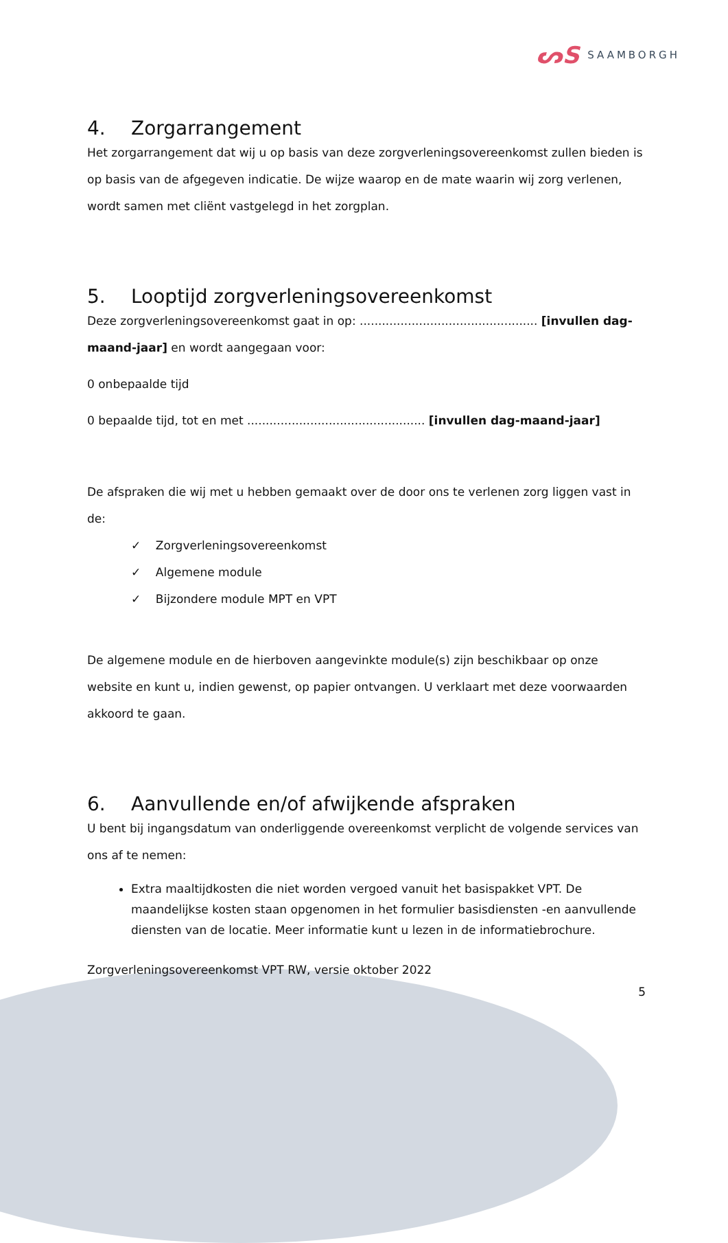ᔕS SAAMBORGH
4. Zorgarrangement
Het zorgarrangement dat wij u op basis van deze zorgverleningsovereenkomst zullen bieden is op basis van de afgegeven indicatie. De wijze waarop en de mate waarin wij zorg verlenen, wordt samen met cliënt vastgelegd in het zorgplan.
5. Looptijd zorgverleningsovereenkomst
Deze zorgverleningsovereenkomst gaat in op: ................................................ [invullen dag-maand-jaar] en wordt aangegaan voor:
0 onbepaalde tijd
0 bepaalde tijd, tot en met ................................................ [invullen dag-maand-jaar]
De afspraken die wij met u hebben gemaakt over de door ons te verlenen zorg liggen vast in de:
✓ Zorgverleningsovereenkomst
✓ Algemene module
✓ Bijzondere module MPT en VPT
De algemene module en de hierboven aangevinkte module(s) zijn beschikbaar op onze website en kunt u, indien gewenst, op papier ontvangen. U verklaart met deze voorwaarden akkoord te gaan.
6. Aanvullende en/of afwijkende afspraken
U bent bij ingangsdatum van onderliggende overeenkomst verplicht de volgende services van ons af te nemen:
Extra maaltijdkosten die niet worden vergoed vanuit het basispakket VPT. De maandelijkse kosten staan opgenomen in het formulier basisdiensten -en aanvullende diensten van de locatie. Meer informatie kunt u lezen in de informatiebrochure.
Zorgverleningsovereenkomst VPT RW, versie oktober 2022
5